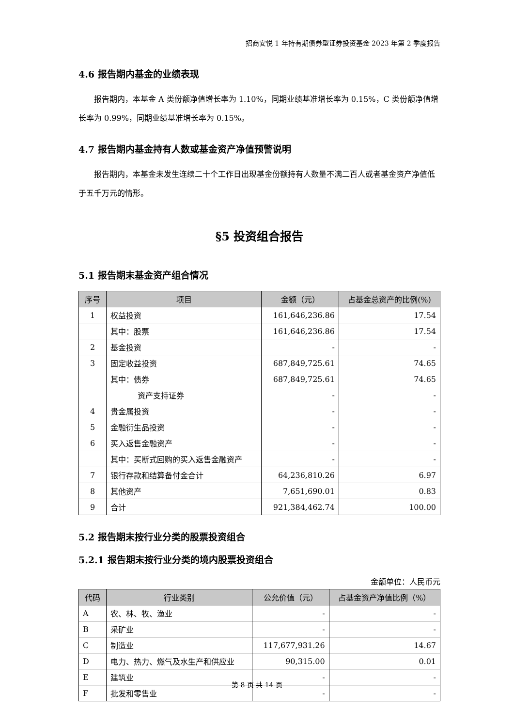招商安悦 1 年持有期债券型证券投资基金 2023 年第 2 季度报告
4.6 报告期内基金的业绩表现
报告期内，本基金 A 类份额净值增长率为 1.10%，同期业绩基准增长率为 0.15%，C 类份额净值增长率为 0.99%，同期业绩基准增长率为 0.15%。
4.7 报告期内基金持有人数或基金资产净值预警说明
报告期内，本基金未发生连续二十个工作日出现基金份额持有人数量不满二百人或者基金资产净值低于五千万元的情形。
§5 投资组合报告
5.1 报告期末基金资产组合情况
| 序号 | 项目 | 金额（元） | 占基金总资产的比例(%) |
| --- | --- | --- | --- |
| 1 | 权益投资 | 161,646,236.86 | 17.54 |
| | 其中：股票 | 161,646,236.86 | 17.54 |
| 2 | 基金投资 | - | - |
| 3 | 固定收益投资 | 687,849,725.61 | 74.65 |
| | 其中：债券 | 687,849,725.61 | 74.65 |
| | 资产支持证券 | - | - |
| 4 | 贵金属投资 | - | - |
| 5 | 金融衍生品投资 | - | - |
| 6 | 买入返售金融资产 | - | - |
| | 其中：买断式回购的买入返售金融资产 | - | - |
| 7 | 银行存款和结算备付金合计 | 64,236,810.26 | 6.97 |
| 8 | 其他资产 | 7,651,690.01 | 0.83 |
| 9 | 合计 | 921,384,462.74 | 100.00 |
5.2 报告期末按行业分类的股票投资组合
5.2.1 报告期末按行业分类的境内股票投资组合
金额单位：人民币元
| 代码 | 行业类别 | 公允价值（元） | 占基金资产净值比例（%） |
| --- | --- | --- | --- |
| A | 农、林、牧、渔业 | - | - |
| B | 采矿业 | - | - |
| C | 制造业 | 117,677,931.26 | 14.67 |
| D | 电力、热力、燃气及水生产和供应业 | 90,315.00 | 0.01 |
| E | 建筑业 | - | - |
| F | 批发和零售业 | - | - |
第 8 页 共 14 页